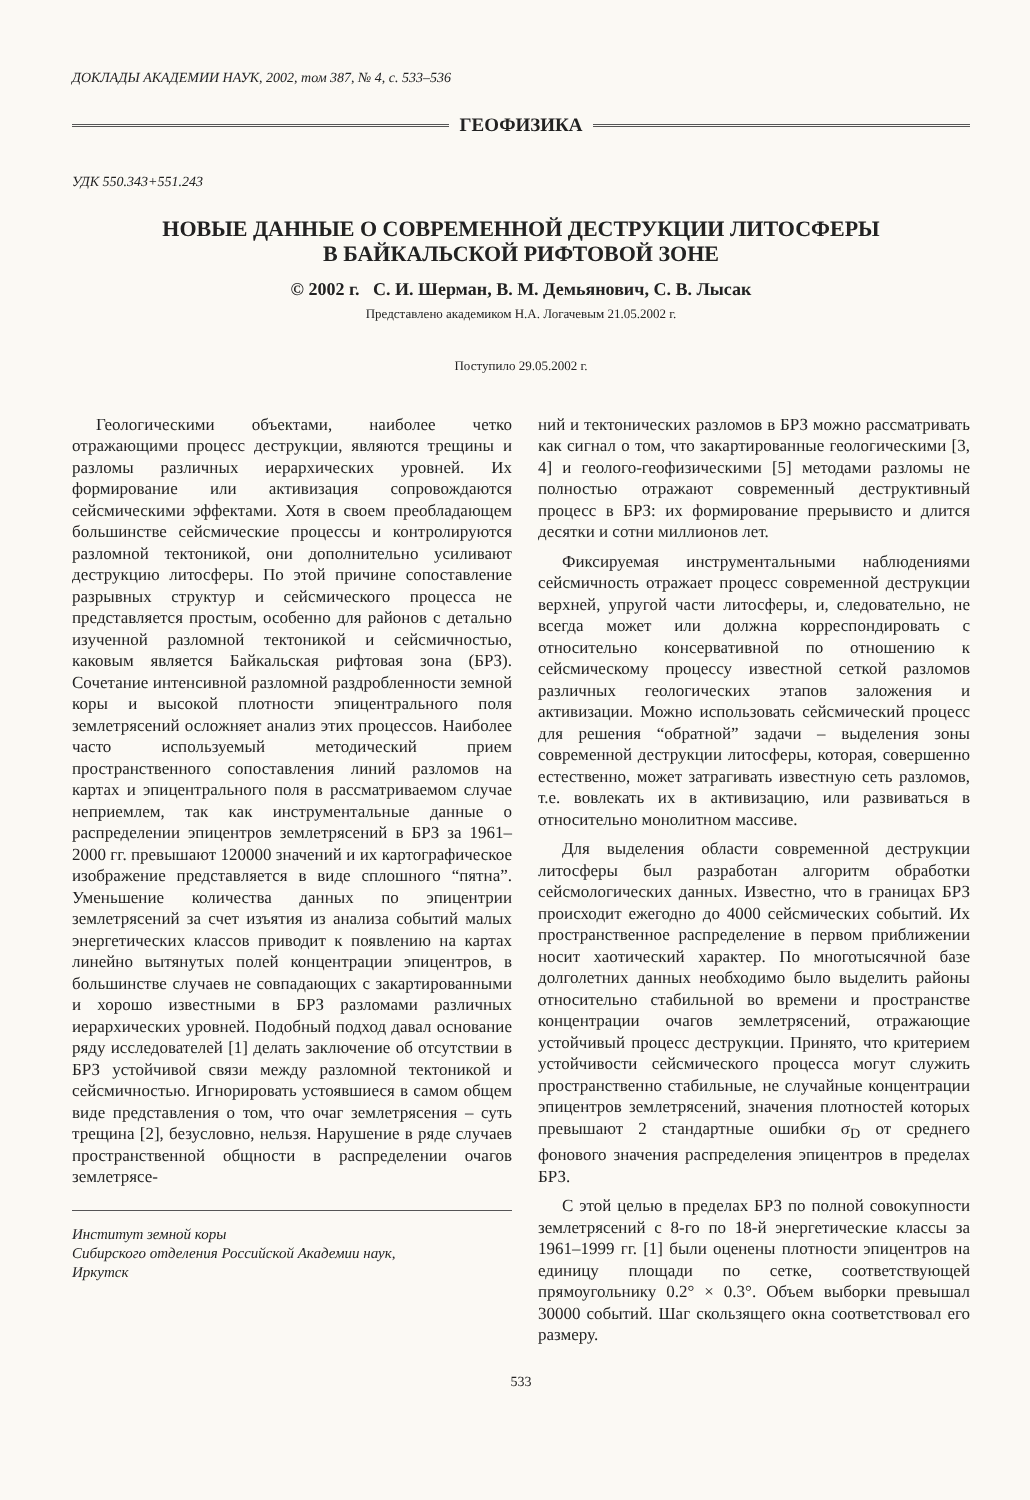ДОКЛАДЫ АКАДЕМИИ НАУК, 2002, том 387, № 4, с. 533–536
ГЕОФИЗИКА
УДК 550.343+551.243
НОВЫЕ ДАННЫЕ О СОВРЕМЕННОЙ ДЕСТРУКЦИИ ЛИТОСФЕРЫ
В БАЙКАЛЬСКОЙ РИФТОВОЙ ЗОНЕ
© 2002 г. С. И. Шерман, В. М. Демьянович, С. В. Лысак
Представлено академиком Н.А. Логачевым 21.05.2002 г.
Поступило 29.05.2002 г.
Геологическими объектами, наиболее четко отражающими процесс деструкции, являются трещины и разломы различных иерархических уровней. Их формирование или активизация сопровождаются сейсмическими эффектами. Хотя в своем преобладающем большинстве сейсмические процессы и контролируются разломной тектоникой, они дополнительно усиливают деструкцию литосферы. По этой причине сопоставление разрывных структур и сейсмического процесса не представляется простым, особенно для районов с детально изученной разломной тектоникой и сейсмичностью, каковым является Байкальская рифтовая зона (БРЗ). Сочетание интенсивной разломной раздробленности земной коры и высокой плотности эпицентрального поля землетрясений осложняет анализ этих процессов. Наиболее часто используемый методический прием пространственного сопоставления линий разломов на картах и эпицентрального поля в рассматриваемом случае неприемлем, так как инструментальные данные о распределении эпицентров землетрясений в БРЗ за 1961–2000 гг. превышают 120000 значений и их картографическое изображение представляется в виде сплошного “пятна”. Уменьшение количества данных по эпицентрии землетрясений за счет изъятия из анализа событий малых энергетических классов приводит к появлению на картах линейно вытянутых полей концентрации эпицентров, в большинстве случаев не совпадающих с закартированными и хорошо известными в БРЗ разломами различных иерархических уровней. Подобный подход давал основание ряду исследователей [1] делать заключение об отсутствии в БРЗ устойчивой связи между разломной тектоникой и сейсмичностью. Игнорировать устоявшиеся в самом общем виде представления о том, что очаг землетрясения – суть трещина [2], безусловно, нельзя. Нарушение в ряде случаев пространственной общности в распределении очагов землетрясе-
Институт земной коры
Сибирского отделения Российской Академии наук,
Иркутск
ний и тектонических разломов в БРЗ можно рассматривать как сигнал о том, что закартированные геологическими [3, 4] и геолого-геофизическими [5] методами разломы не полностью отражают современный деструктивный процесс в БРЗ: их формирование прерывисто и длится десятки и сотни миллионов лет.
Фиксируемая инструментальными наблюдениями сейсмичность отражает процесс современной деструкции верхней, упругой части литосферы, и, следовательно, не всегда может или должна корреспондировать с относительно консервативной по отношению к сейсмическому процессу известной сеткой разломов различных геологических этапов заложения и активизации. Можно использовать сейсмический процесс для решения “обратной” задачи – выделения зоны современной деструкции литосферы, которая, совершенно естественно, может затрагивать известную сеть разломов, т.е. вовлекать их в активизацию, или развиваться в относительно монолитном массиве.
Для выделения области современной деструкции литосферы был разработан алгоритм обработки сейсмологических данных. Известно, что в границах БРЗ происходит ежегодно до 4000 сейсмических событий. Их пространственное распределение в первом приближении носит хаотический характер. По многотысячной базе долголетних данных необходимо было выделить районы относительно стабильной во времени и пространстве концентрации очагов землетрясений, отражающие устойчивый процесс деструкции. Принято, что критерием устойчивости сейсмического процесса могут служить пространственно стабильные, не случайные концентрации эпицентров землетрясений, значения плотностей которых превышают 2 стандартные ошибки σ<sub>D</sub> от среднего фонового значения распределения эпицентров в пределах БРЗ.
С этой целью в пределах БРЗ по полной совокупности землетрясений с 8-го по 18-й энергетические классы за 1961–1999 гг. [1] были оценены плотности эпицентров на единицу площади по сетке, соответствующей прямоугольнику 0.2° × 0.3°. Объем выборки превышал 30000 событий. Шаг скользящего окна соответствовал его размеру.
533